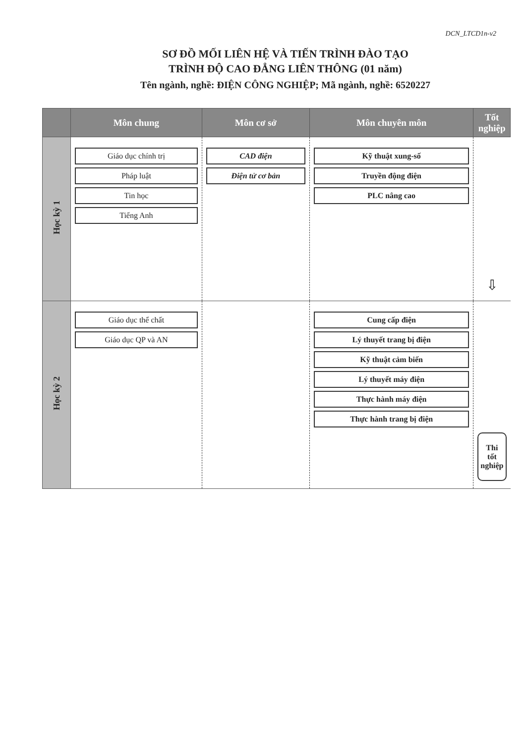DCN_LTCD1n-v2
SƠ ĐỒ MỐI LIÊN HỆ VÀ TIẾN TRÌNH ĐÀO TẠO
TRÌNH ĐỘ CAO ĐẲNG LIÊN THÔNG (01 năm)
Tên ngành, nghề: ĐIỆN CÔNG NGHIỆP; Mã ngành, nghề: 6520227
| | Môn chung | Môn cơ sở | Môn chuyên môn | Tốt nghiệp |
| --- | --- | --- | --- | --- |
| Học kỳ 1 | Giáo dục chính trị Pháp luật Tin học Tiếng Anh | CAD điện Điện tử cơ bản | Kỹ thuật xung-số Truyền động điện PLC nâng cao | ⇩ |
| Học kỳ 2 | Giáo dục thể chất Giáo dục QP và AN | | Cung cấp điện Lý thuyết trang bị điện Kỹ thuật cảm biến Lý thuyết máy điện Thực hành máy điện Thực hành trang bị điện | Thi tốt nghiệp |